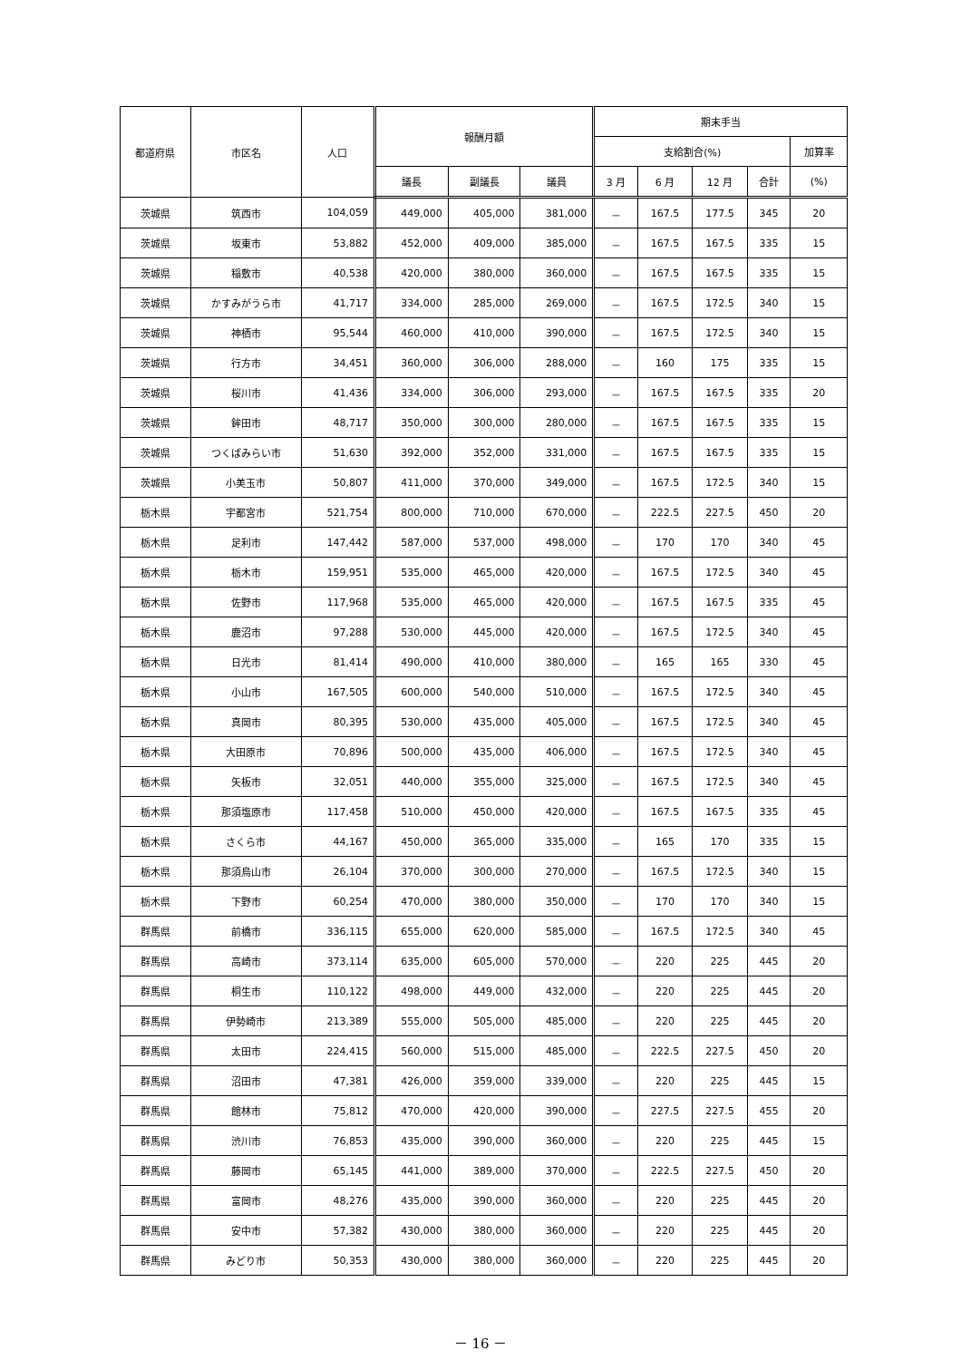| 都道府県 | 市区名 | 人口 | 報酬月額 | | | 期末手当 | | | | |
| --- | --- | --- | --- | --- | --- | --- | --- | --- | --- | --- |
| | | | | | | 支給割合(%) | | | | 加算率 |
| | | | 議長 | 副議長 | 議員 | 3 月 | 6 月 | 12 月 | 合計 | (%) |
| 茨城県 | 筑西市 | 104,059 | 449,000 | 405,000 | 381,000 | － | 167.5 | 177.5 | 345 | 20 |
| 茨城県 | 坂東市 | 53,882 | 452,000 | 409,000 | 385,000 | － | 167.5 | 167.5 | 335 | 15 |
| 茨城県 | 稲敷市 | 40,538 | 420,000 | 380,000 | 360,000 | － | 167.5 | 167.5 | 335 | 15 |
| 茨城県 | かすみがうら市 | 41,717 | 334,000 | 285,000 | 269,000 | － | 167.5 | 172.5 | 340 | 15 |
| 茨城県 | 神栖市 | 95,544 | 460,000 | 410,000 | 390,000 | － | 167.5 | 172.5 | 340 | 15 |
| 茨城県 | 行方市 | 34,451 | 360,000 | 306,000 | 288,000 | － | 160 | 175 | 335 | 15 |
| 茨城県 | 桜川市 | 41,436 | 334,000 | 306,000 | 293,000 | － | 167.5 | 167.5 | 335 | 20 |
| 茨城県 | 鉾田市 | 48,717 | 350,000 | 300,000 | 280,000 | － | 167.5 | 167.5 | 335 | 15 |
| 茨城県 | つくばみらい市 | 51,630 | 392,000 | 352,000 | 331,000 | － | 167.5 | 167.5 | 335 | 15 |
| 茨城県 | 小美玉市 | 50,807 | 411,000 | 370,000 | 349,000 | － | 167.5 | 172.5 | 340 | 15 |
| 栃木県 | 宇都宮市 | 521,754 | 800,000 | 710,000 | 670,000 | － | 222.5 | 227.5 | 450 | 20 |
| 栃木県 | 足利市 | 147,442 | 587,000 | 537,000 | 498,000 | － | 170 | 170 | 340 | 45 |
| 栃木県 | 栃木市 | 159,951 | 535,000 | 465,000 | 420,000 | － | 167.5 | 172.5 | 340 | 45 |
| 栃木県 | 佐野市 | 117,968 | 535,000 | 465,000 | 420,000 | － | 167.5 | 167.5 | 335 | 45 |
| 栃木県 | 鹿沼市 | 97,288 | 530,000 | 445,000 | 420,000 | － | 167.5 | 172.5 | 340 | 45 |
| 栃木県 | 日光市 | 81,414 | 490,000 | 410,000 | 380,000 | － | 165 | 165 | 330 | 45 |
| 栃木県 | 小山市 | 167,505 | 600,000 | 540,000 | 510,000 | － | 167.5 | 172.5 | 340 | 45 |
| 栃木県 | 真岡市 | 80,395 | 530,000 | 435,000 | 405,000 | － | 167.5 | 172.5 | 340 | 45 |
| 栃木県 | 大田原市 | 70,896 | 500,000 | 435,000 | 406,000 | － | 167.5 | 172.5 | 340 | 45 |
| 栃木県 | 矢板市 | 32,051 | 440,000 | 355,000 | 325,000 | － | 167.5 | 172.5 | 340 | 45 |
| 栃木県 | 那須塩原市 | 117,458 | 510,000 | 450,000 | 420,000 | － | 167.5 | 167.5 | 335 | 45 |
| 栃木県 | さくら市 | 44,167 | 450,000 | 365,000 | 335,000 | － | 165 | 170 | 335 | 15 |
| 栃木県 | 那須烏山市 | 26,104 | 370,000 | 300,000 | 270,000 | － | 167.5 | 172.5 | 340 | 15 |
| 栃木県 | 下野市 | 60,254 | 470,000 | 380,000 | 350,000 | － | 170 | 170 | 340 | 15 |
| 群馬県 | 前橋市 | 336,115 | 655,000 | 620,000 | 585,000 | － | 167.5 | 172.5 | 340 | 45 |
| 群馬県 | 高崎市 | 373,114 | 635,000 | 605,000 | 570,000 | － | 220 | 225 | 445 | 20 |
| 群馬県 | 桐生市 | 110,122 | 498,000 | 449,000 | 432,000 | － | 220 | 225 | 445 | 20 |
| 群馬県 | 伊勢崎市 | 213,389 | 555,000 | 505,000 | 485,000 | － | 220 | 225 | 445 | 20 |
| 群馬県 | 太田市 | 224,415 | 560,000 | 515,000 | 485,000 | － | 222.5 | 227.5 | 450 | 20 |
| 群馬県 | 沼田市 | 47,381 | 426,000 | 359,000 | 339,000 | － | 220 | 225 | 445 | 15 |
| 群馬県 | 館林市 | 75,812 | 470,000 | 420,000 | 390,000 | － | 227.5 | 227.5 | 455 | 20 |
| 群馬県 | 渋川市 | 76,853 | 435,000 | 390,000 | 360,000 | － | 220 | 225 | 445 | 15 |
| 群馬県 | 藤岡市 | 65,145 | 441,000 | 389,000 | 370,000 | － | 222.5 | 227.5 | 450 | 20 |
| 群馬県 | 富岡市 | 48,276 | 435,000 | 390,000 | 360,000 | － | 220 | 225 | 445 | 20 |
| 群馬県 | 安中市 | 57,382 | 430,000 | 380,000 | 360,000 | － | 220 | 225 | 445 | 20 |
| 群馬県 | みどり市 | 50,353 | 430,000 | 380,000 | 360,000 | － | 220 | 225 | 445 | 20 |
－ 16 －